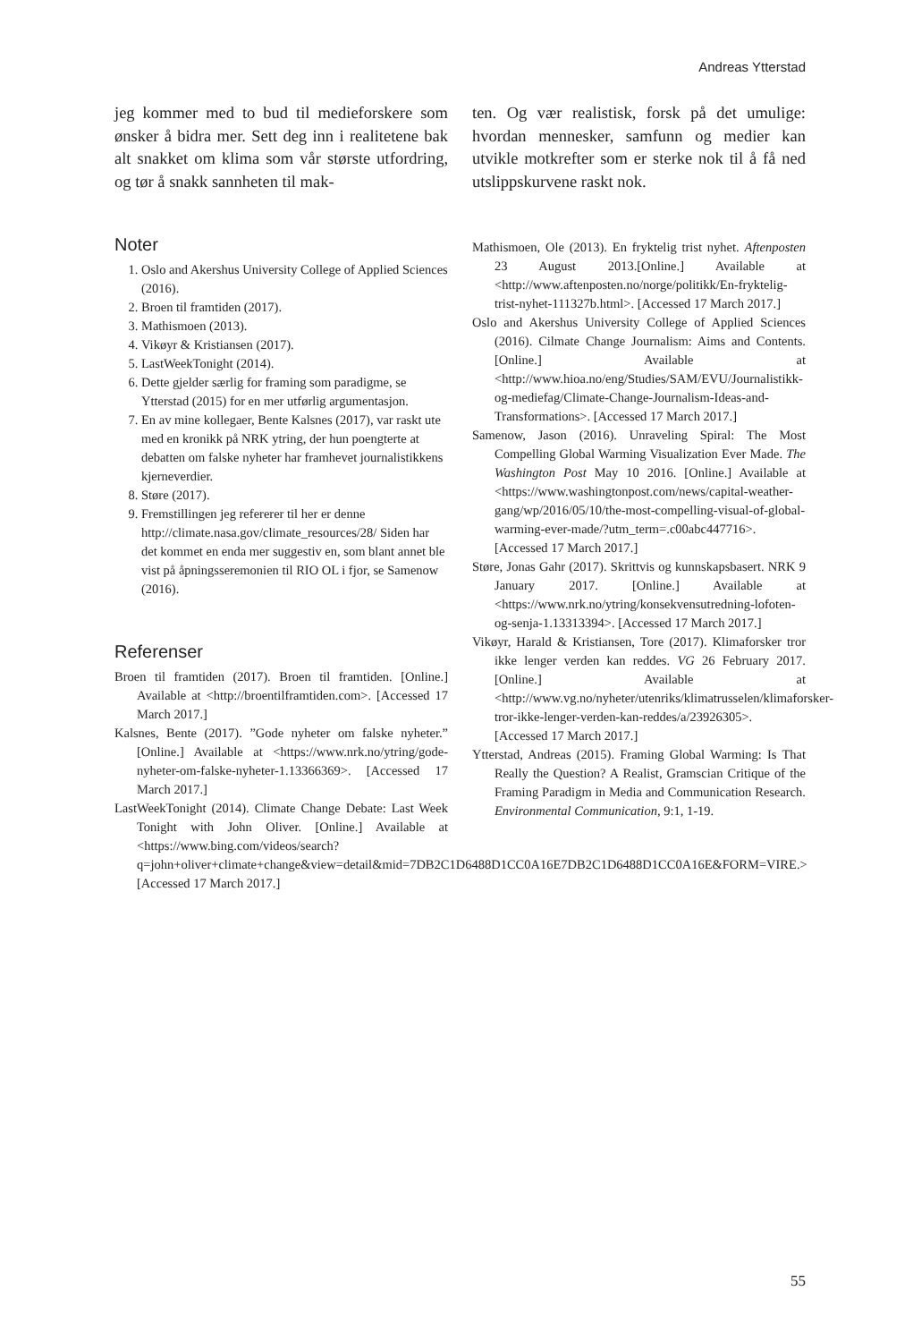Andreas Ytterstad
jeg kommer med to bud til medieforskere som ønsker å bidra mer. Sett deg inn i realitetene bak alt snakket om klima som vår største utfordring, og tør å snakk sannheten til mak-
Noter
1. Oslo and Akershus University College of Applied Sciences (2016).
2. Broen til framtiden (2017).
3. Mathismoen (2013).
4. Vikøyr & Kristiansen (2017).
5. LastWeekTonight (2014).
6. Dette gjelder særlig for framing som paradigme, se Ytterstad (2015) for en mer utførlig argumentasjon.
7. En av mine kollegaer, Bente Kalsnes (2017), var raskt ute med en kronikk på NRK ytring, der hun poengterte at debatten om falske nyheter har framhevet journalistikkens kjerneverdier.
8. Støre (2017).
9. Fremstillingen jeg refererer til her er denne http://climate.nasa.gov/climate_resources/28/ Siden har det kommet en enda mer suggestiv en, som blant annet ble vist på åpningsseremonien til RIO OL i fjor, se Samenow (2016).
Referenser
Broen til framtiden (2017). Broen til framtiden. [Online.] Available at <http://broentilframtiden.com>. [Accessed 17 March 2017.]
Kalsnes, Bente (2017). ”Gode nyheter om falske nyheter.” [Online.] Available at <https://www.nrk.no/ytring/gode-nyheter-om-falske-nyheter-1.13366369>. [Accessed 17 March 2017.]
LastWeekTonight (2014). Climate Change Debate: Last Week Tonight with John Oliver. [Online.] Available at <https://www.bing.com/videos/search?q=john+oliver+climate+change&view=detail&mid=7DB2C1D6488D1CC0A16E7DB2C1D6488D1CC0A16E&FORM=VIRE.> [Accessed 17 March 2017.]
ten. Og vær realistisk, forsk på det umulige: hvordan mennesker, samfunn og medier kan utvikle motkrefter som er sterke nok til å få ned utslippskurvene raskt nok.
Mathismoen, Ole (2013). En fryktelig trist nyhet. Aftenposten 23 August 2013.[Online.] Available at <http://www.aftenposten.no/norge/politikk/En-fryktelig-trist-nyhet-111327b.html>. [Accessed 17 March 2017.]
Oslo and Akershus University College of Applied Sciences (2016). Cilmate Change Journalism: Aims and Contents. [Online.] Available at <http://www.hioa.no/eng/Studies/SAM/EVU/Journalistikk-og-mediefag/Climate-Change-Journalism-Ideas-and-Transformations>. [Accessed 17 March 2017.]
Samenow, Jason (2016). Unraveling Spiral: The Most Compelling Global Warming Visualization Ever Made. The Washington Post May 10 2016. [Online.] Available at <https://www.washingtonpost.com/news/capital-weather-gang/wp/2016/05/10/the-most-compelling-visual-of-global-warming-ever-made/?utm_term=.c00abc447716>. [Accessed 17 March 2017.]
Støre, Jonas Gahr (2017). Skrittvis og kunnskapsbasert. NRK 9 January 2017. [Online.] Available at <https://www.nrk.no/ytring/konsekvensutredning-lofoten-og-senja-1.13313394>. [Accessed 17 March 2017.]
Vikøyr, Harald & Kristiansen, Tore (2017). Klimaforsker tror ikke lenger verden kan reddes. VG 26 February 2017. [Online.] Available at <http://www.vg.no/nyheter/utenriks/klimatrusselen/klimaforsker-tror-ikke-lenger-verden-kan-reddes/a/23926305>. [Accessed 17 March 2017.]
Ytterstad, Andreas (2015). Framing Global Warming: Is That Really the Question? A Realist, Gramscian Critique of the Framing Paradigm in Media and Communication Research. Environmental Communication, 9:1, 1-19.
55